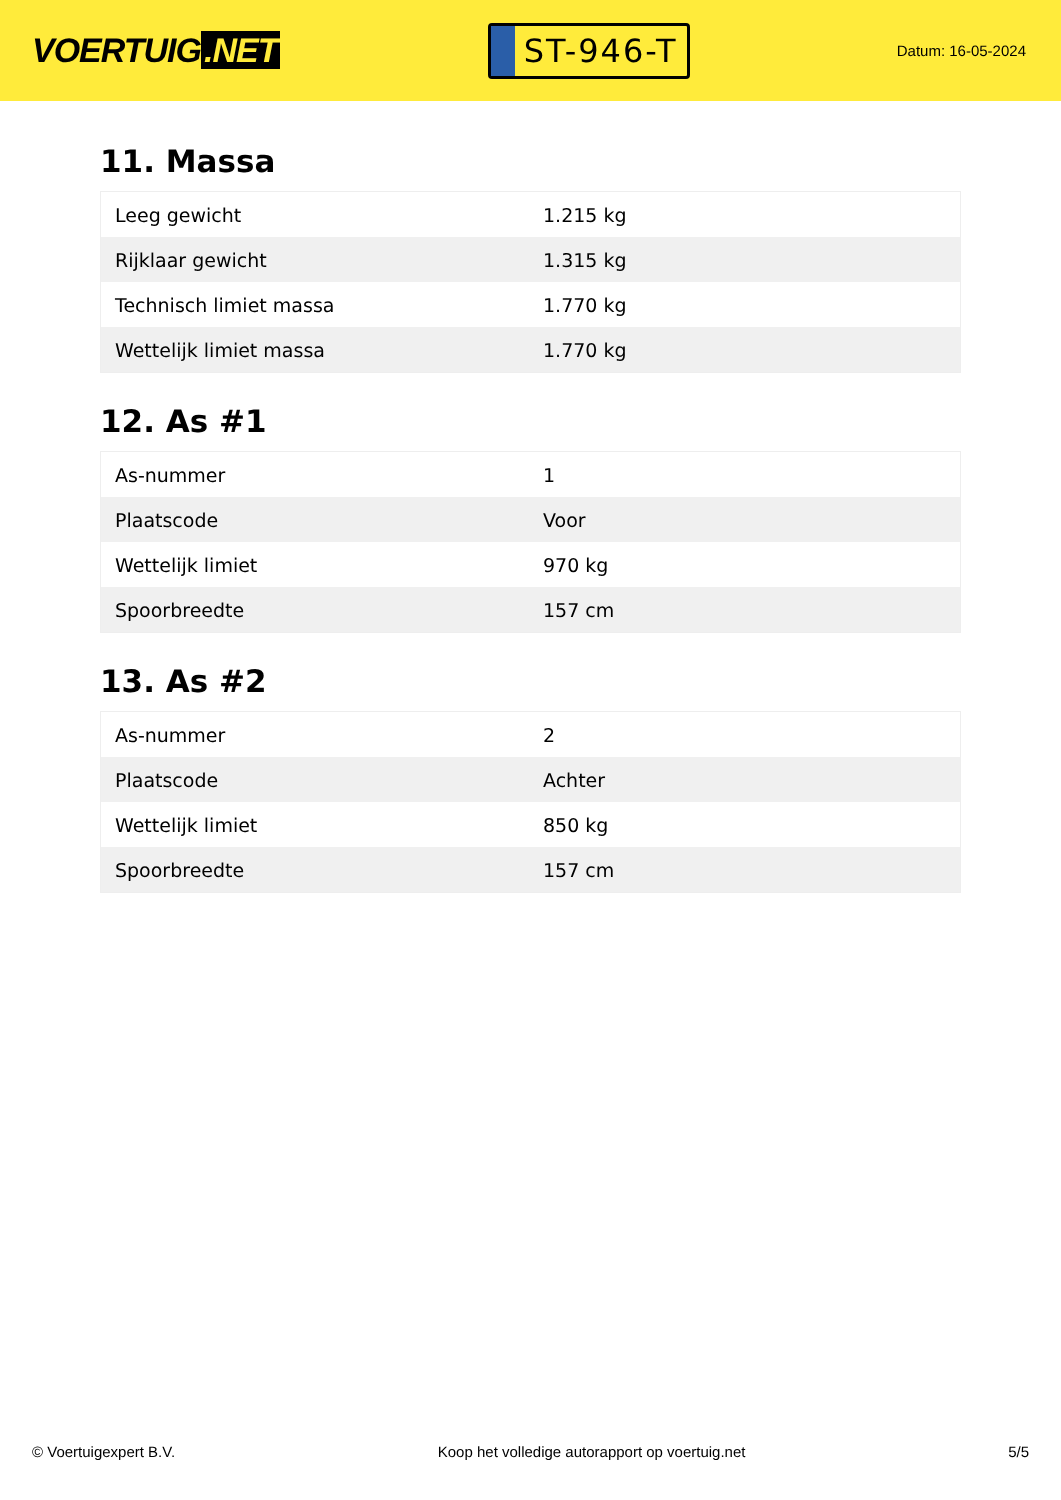VOERTUIG.NET
ST-946-T
Datum: 16-05-2024
11. Massa
| Leeg gewicht | 1.215 kg |
| Rijklaar gewicht | 1.315 kg |
| Technisch limiet massa | 1.770 kg |
| Wettelijk limiet massa | 1.770 kg |
12. As #1
| As-nummer | 1 |
| Plaatscode | Voor |
| Wettelijk limiet | 970 kg |
| Spoorbreedte | 157 cm |
13. As #2
| As-nummer | 2 |
| Plaatscode | Achter |
| Wettelijk limiet | 850 kg |
| Spoorbreedte | 157 cm |
© Voertuigexpert B.V. Koop het volledige autorapport op voertuig.net 5/5